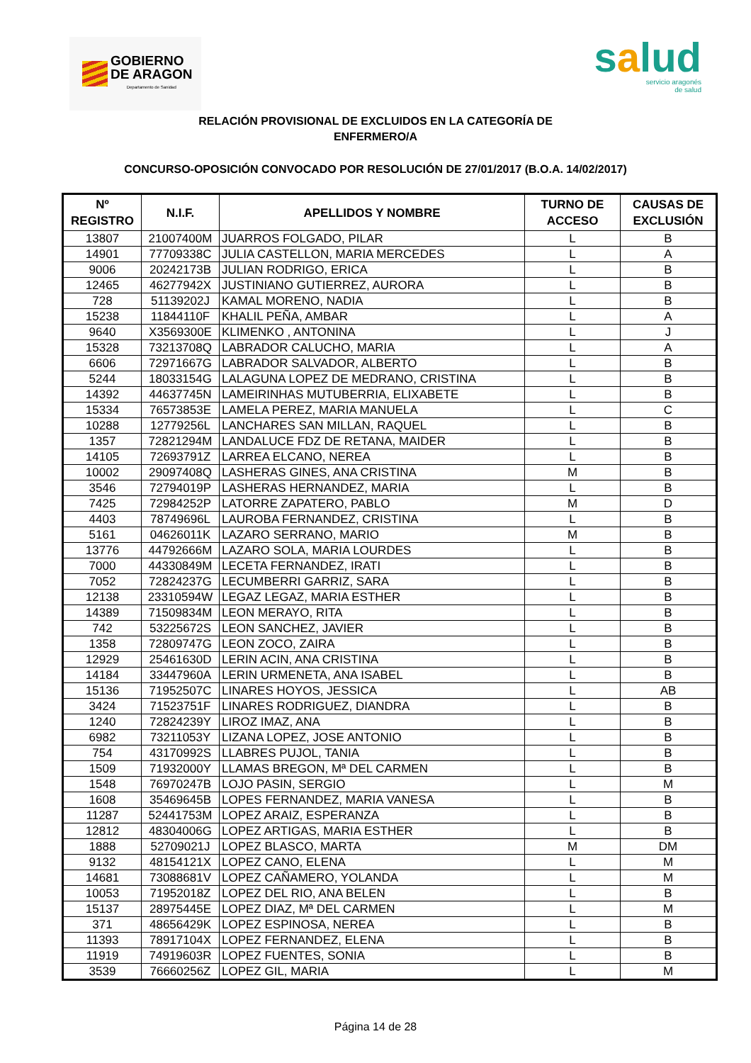GOBIERNO
DE ARAGON
Departamento de Sanidad
salud
servicio aragonés
de salud
RELACIÓN PROVISIONAL DE EXCLUIDOS EN LA CATEGORÍA DE
ENFERMERO/A
CONCURSO-OPOSICIÓN CONVOCADO POR RESOLUCIÓN DE 27/01/2017 (B.O.A. 14/02/2017)
| Nº REGISTRO | N.I.F. | APELLIDOS Y NOMBRE | TURNO DE ACCESO | CAUSAS DE EXCLUSIÓN |
| --- | --- | --- | --- | --- |
| 13807 | 21007400M | JUARROS FOLGADO, PILAR | L | B |
| 14901 | 77709338C | JULIA CASTELLON, MARIA MERCEDES | L | A |
| 9006 | 20242173B | JULIAN RODRIGO, ERICA | L | B |
| 12465 | 46277942X | JUSTINIANO GUTIERREZ, AURORA | L | B |
| 728 | 51139202J | KAMAL MORENO, NADIA | L | B |
| 15238 | 11844110F | KHALIL PEÑA, AMBAR | L | A |
| 9640 | X3569300E | KLIMENKO , ANTONINA | L | J |
| 15328 | 73213708Q | LABRADOR CALUCHO, MARIA | L | A |
| 6606 | 72971667G | LABRADOR SALVADOR, ALBERTO | L | B |
| 5244 | 18033154G | LALAGUNA LOPEZ DE MEDRANO, CRISTINA | L | B |
| 14392 | 44637745N | LAMEIRINHAS MUTUBERRIA, ELIXABETE | L | B |
| 15334 | 76573853E | LAMELA PEREZ, MARIA MANUELA | L | C |
| 10288 | 12779256L | LANCHARES SAN MILLAN, RAQUEL | L | B |
| 1357 | 72821294M | LANDALUCE FDZ DE RETANA, MAIDER | L | B |
| 14105 | 72693791Z | LARREA ELCANO, NEREA | L | B |
| 10002 | 29097408Q | LASHERAS GINES, ANA CRISTINA | M | B |
| 3546 | 72794019P | LASHERAS HERNANDEZ, MARIA | L | B |
| 7425 | 72984252P | LATORRE ZAPATERO, PABLO | M | D |
| 4403 | 78749696L | LAUROBA FERNANDEZ, CRISTINA | L | B |
| 5161 | 04626011K | LAZARO SERRANO, MARIO | M | B |
| 13776 | 44792666M | LAZARO SOLA, MARIA LOURDES | L | B |
| 7000 | 44330849M | LECETA FERNANDEZ, IRATI | L | B |
| 7052 | 72824237G | LECUMBERRI GARRIZ, SARA | L | B |
| 12138 | 23310594W | LEGAZ LEGAZ, MARIA ESTHER | L | B |
| 14389 | 71509834M | LEON MERAYO, RITA | L | B |
| 742 | 53225672S | LEON SANCHEZ, JAVIER | L | B |
| 1358 | 72809747G | LEON ZOCO, ZAIRA | L | B |
| 12929 | 25461630D | LERIN ACIN, ANA CRISTINA | L | B |
| 14184 | 33447960A | LERIN URMENETA, ANA ISABEL | L | B |
| 15136 | 71952507C | LINARES HOYOS, JESSICA | L | AB |
| 3424 | 71523751F | LINARES RODRIGUEZ, DIANDRA | L | B |
| 1240 | 72824239Y | LIROZ IMAZ, ANA | L | B |
| 6982 | 73211053Y | LIZANA LOPEZ, JOSE ANTONIO | L | B |
| 754 | 43170992S | LLABRES PUJOL, TANIA | L | B |
| 1509 | 71932000Y | LLAMAS BREGON, Mª DEL CARMEN | L | B |
| 1548 | 76970247B | LOJO PASIN, SERGIO | L | M |
| 1608 | 35469645B | LOPES FERNANDEZ, MARIA VANESA | L | B |
| 11287 | 52441753M | LOPEZ ARAIZ, ESPERANZA | L | B |
| 12812 | 48304006G | LOPEZ ARTIGAS, MARIA ESTHER | L | B |
| 1888 | 52709021J | LOPEZ BLASCO, MARTA | M | DM |
| 9132 | 48154121X | LOPEZ CANO, ELENA | L | M |
| 14681 | 73088681V | LOPEZ CAÑAMERO, YOLANDA | L | M |
| 10053 | 71952018Z | LOPEZ DEL RIO, ANA BELEN | L | B |
| 15137 | 28975445E | LOPEZ DIAZ, Mª DEL CARMEN | L | M |
| 371 | 48656429K | LOPEZ ESPINOSA, NEREA | L | B |
| 11393 | 78917104X | LOPEZ FERNANDEZ, ELENA | L | B |
| 11919 | 74919603R | LOPEZ FUENTES, SONIA | L | B |
| 3539 | 76660256Z | LOPEZ GIL, MARIA | L | M |
Página 14 de 28